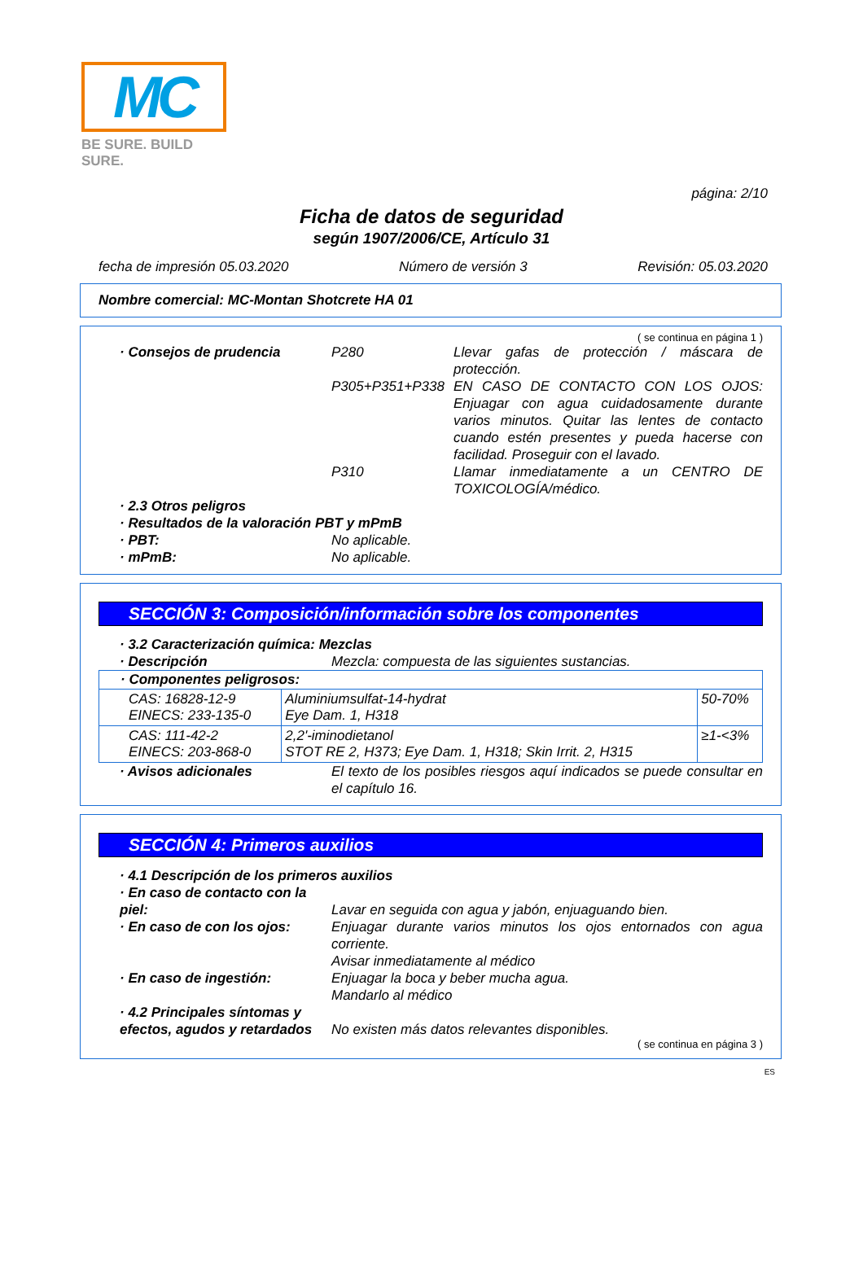MC
BE SURE. BUILD SURE.
página: 2/10
Ficha de datos de seguridad
según 1907/2006/CE, Artículo 31
fecha de impresión 05.03.2020 Número de versión 3 Revisión: 05.03.2020
Nombre comercial: MC-Montan Shotcrete HA 01
( se continua en página 1 )
· Consejos de prudencia P280 Llevar gafas de protección / máscara de protección.
P305+P351+P338 EN CASO DE CONTACTO CON LOS OJOS: Enjuagar con agua cuidadosamente durante varios minutos. Quitar las lentes de contacto cuando estén presentes y pueda hacerse con facilidad. Proseguir con el lavado.
P310 Llamar inmediatamente a un CENTRO DE TOXICOLOGÍA/médico.
· 2.3 Otros peligros
· Resultados de la valoración PBT y mPmB
· PBT: No aplicable.
· mPmB: No aplicable.
SECCIÓN 3: Composición/información sobre los componentes
· 3.2 Caracterización química: Mezclas
· Descripción Mezcla: compuesta de las siguientes sustancias.
| · Componentes peligrosos: | | |
| --- | --- | --- |
| CAS: 16828-12-9 EINECS: 233-135-0 | Aluminiumsulfat-14-hydrat Eye Dam. 1, H318 | 50-70% |
| CAS: 111-42-2 EINECS: 203-868-0 | 2,2'-iminodietanol STOT RE 2, H373; Eye Dam. 1, H318; Skin Irrit. 2, H315 | ≥1-<3% |
· Avisos adicionales El texto de los posibles riesgos aquí indicados se puede consultar en el capítulo 16.
SECCIÓN 4: Primeros auxilios
· 4.1 Descripción de los primeros auxilios
· En caso de contacto con la piel:
Lavar en seguida con agua y jabón, enjuaguando bien.
· En caso de con los ojos:
Enjuagar durante varios minutos los ojos entornados con agua corriente.
Avisar inmediatamente al médico
· En caso de ingestión: Enjuagar la boca y beber mucha agua.
Mandarlo al médico
· 4.2 Principales síntomas y efectos, agudos y retardados
No existen más datos relevantes disponibles.
( se continua en página 3 )
ES